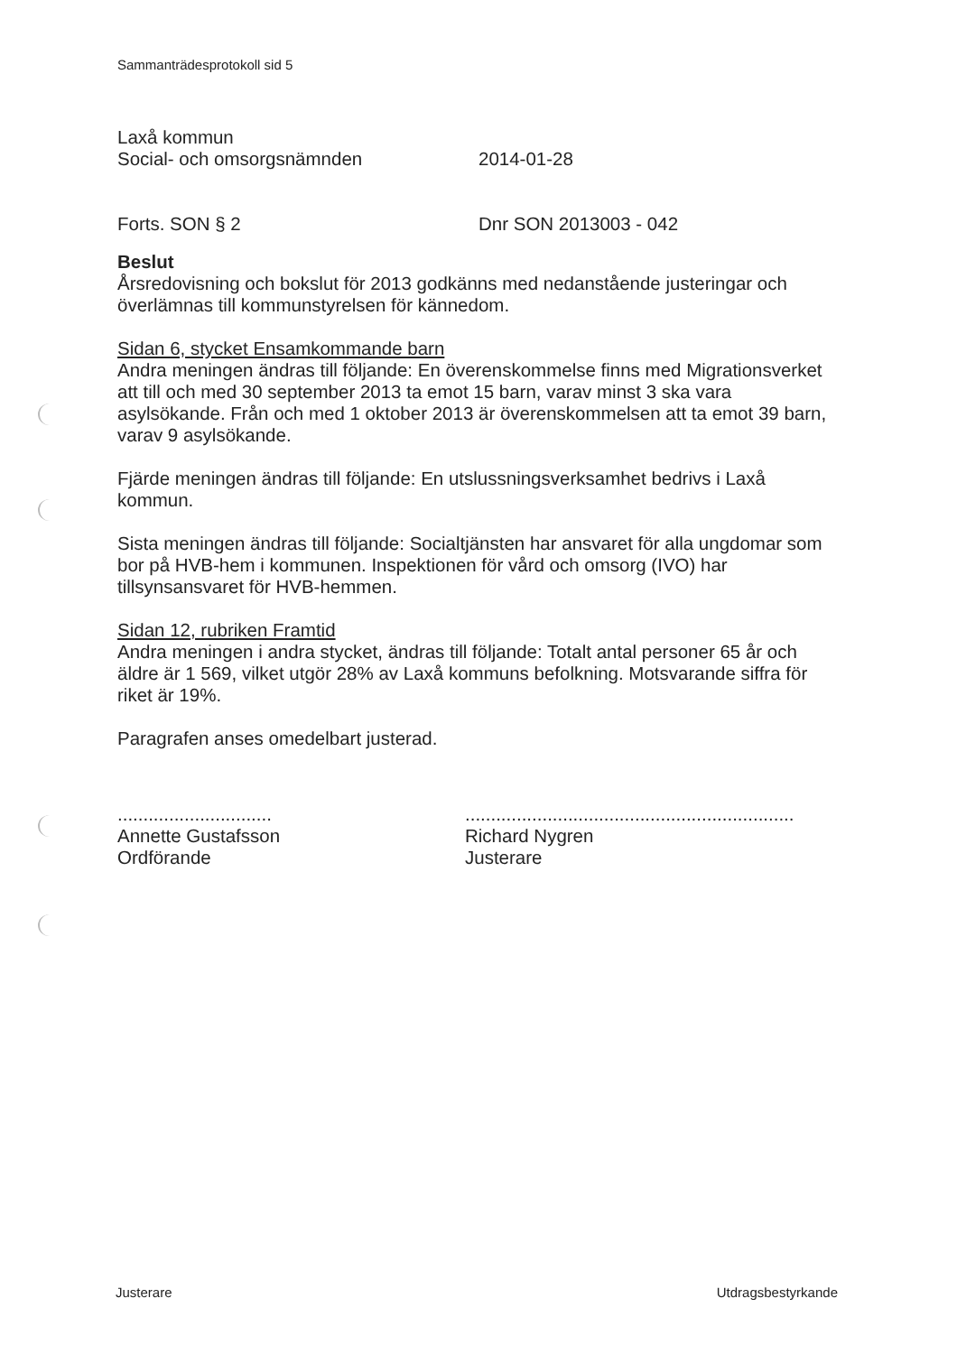Sammanträdesprotokoll sid 5
Laxå kommun
Social- och omsorgsnämnden 2014-01-28
Forts. SON § 2 Dnr SON 2013003 - 042
Beslut
Årsredovisning och bokslut för 2013 godkänns med nedanstående justeringar och överlämnas till kommunstyrelsen för kännedom.
Sidan 6, stycket Ensamkommande barn
Andra meningen ändras till följande: En överenskommelse finns med Migrationsverket att till och med 30 september 2013 ta emot 15 barn, varav minst 3 ska vara asylsökande. Från och med 1 oktober 2013 är överenskommelsen att ta emot 39 barn, varav 9 asylsökande.
Fjärde meningen ändras till följande: En utslussningsverksamhet bedrivs i Laxå kommun.
Sista meningen ändras till följande: Socialtjänsten har ansvaret för alla ungdomar som bor på HVB-hem i kommunen. Inspektionen för vård och omsorg (IVO) har tillsynsansvaret för HVB-hemmen.
Sidan 12, rubriken Framtid
Andra meningen i andra stycket, ändras till följande: Totalt antal personer 65 år och äldre är 1 569, vilket utgör 28% av Laxå kommuns befolkning. Motsvarande siffra för riket är 19%.
Paragrafen anses omedelbart justerad.
..............................
Annette Gustafsson
Ordförande
................................................................
Richard Nygren
Justerare
Justerare Utdragsbestyrkande